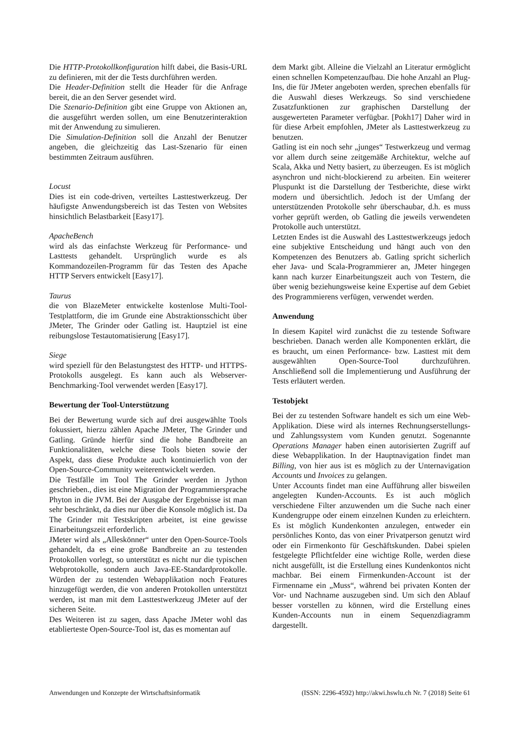Die HTTP-Protokollkonfiguration hilft dabei, die Basis-URL zu definieren, mit der die Tests durchführen werden.
Die Header-Definition stellt die Header für die Anfrage bereit, die an den Server gesendet wird.
Die Szenario-Definition gibt eine Gruppe von Aktionen an, die ausgeführt werden sollen, um eine Benutzerinteraktion mit der Anwendung zu simulieren.
Die Simulation-Definition soll die Anzahl der Benutzer angeben, die gleichzeitig das Last-Szenario für einen bestimmten Zeitraum ausführen.
Locust
Dies ist ein code-driven, verteiltes Lasttestwerkzeug. Der häufigste Anwendungsbereich ist das Testen von Websites hinsichtlich Belastbarkeit [Easy17].
ApacheBench
wird als das einfachste Werkzeug für Performance- und Lasttests gehandelt. Ursprünglich wurde es als Kommandozeilen-Programm für das Testen des Apache HTTP Servers entwickelt [Easy17].
Taurus
die von BlazeMeter entwickelte kostenlose Multi-Tool-Testplattform, die im Grunde eine Abstraktionsschicht über JMeter, The Grinder oder Gatling ist. Hauptziel ist eine reibungslose Testautomatisierung [Easy17].
Siege
wird speziell für den Belastungstest des HTTP- und HTTPS-Protokolls ausgelegt. Es kann auch als Webserver-Benchmarking-Tool verwendet werden [Easy17].
Bewertung der Tool-Unterstützung
Bei der Bewertung wurde sich auf drei ausgewählte Tools fokussiert, hierzu zählen Apache JMeter, The Grinder und Gatling. Gründe hierfür sind die hohe Bandbreite an Funktionalitäten, welche diese Tools bieten sowie der Aspekt, dass diese Produkte auch kontinuierlich von der Open-Source-Community weiterentwickelt werden.
Die Testfälle im Tool The Grinder werden in Jython geschrieben., dies ist eine Migration der Programmiersprache Phyton in die JVM. Bei der Ausgabe der Ergebnisse ist man sehr beschränkt, da dies nur über die Konsole möglich ist. Da The Grinder mit Testskripten arbeitet, ist eine gewisse Einarbeitungszeit erforderlich.
JMeter wird als „Alleskönner“ unter den Open-Source-Tools gehandelt, da es eine große Bandbreite an zu testenden Protokollen vorlegt, so unterstützt es nicht nur die typischen Webprotokolle, sondern auch Java-EE-Standardprotokolle. Würden der zu testenden Webapplikation noch Features hinzugefügt werden, die von anderen Protokollen unterstützt werden, ist man mit dem Lasttestwerkzeug JMeter auf der sicheren Seite.
Des Weiteren ist zu sagen, dass Apache JMeter wohl das etablierteste Open-Source-Tool ist, das es momentan auf
dem Markt gibt. Alleine die Vielzahl an Literatur ermöglicht einen schnellen Kompetenzaufbau. Die hohe Anzahl an Plug-Ins, die für JMeter angeboten werden, sprechen ebenfalls für die Auswahl dieses Werkzeugs. So sind verschiedene Zusatzfunktionen zur graphischen Darstellung der ausgewerteten Parameter verfügbar. [Pokh17] Daher wird in für diese Arbeit empfohlen, JMeter als Lasttestwerkzeug zu benutzen.
Gatling ist ein noch sehr „junges“ Testwerkzeug und vermag vor allem durch seine zeitgemäße Architektur, welche auf Scala, Akka und Netty basiert, zu überzeugen. Es ist möglich asynchron und nicht-blockierend zu arbeiten. Ein weiterer Pluspunkt ist die Darstellung der Testberichte, diese wirkt modern und übersichtlich. Jedoch ist der Umfang der unterstützenden Protokolle sehr überschaubar, d.h. es muss vorher geprüft werden, ob Gatling die jeweils verwendeten Protokolle auch unterstützt.
Letzten Endes ist die Auswahl des Lasttestwerkzeugs jedoch eine subjektive Entscheidung und hängt auch von den Kompetenzen des Benutzers ab. Gatling spricht sicherlich eher Java- und Scala-Programmierer an, JMeter hingegen kann nach kurzer Einarbeitungszeit auch von Testern, die über wenig beziehungsweise keine Expertise auf dem Gebiet des Programmierens verfügen, verwendet werden.
Anwendung
In diesem Kapitel wird zunächst die zu testende Software beschrieben. Danach werden alle Komponenten erklärt, die es braucht, um einen Performance- bzw. Lasttest mit dem ausgewählten Open-Source-Tool durchzuführen. Anschließend soll die Implementierung und Ausführung der Tests erläutert werden.
Testobjekt
Bei der zu testenden Software handelt es sich um eine Web-Applikation. Diese wird als internes Rechnungserstellungs- und Zahlungssystem vom Kunden genutzt. Sogenannte Operations Manager haben einen autorisierten Zugriff auf diese Webapplikation. In der Hauptnavigation findet man Billing, von hier aus ist es möglich zu der Unternavigation Accounts und Invoices zu gelangen.
Unter Accounts findet man eine Aufführung aller bisweilen angelegten Kunden-Accounts. Es ist auch möglich verschiedene Filter anzuwenden um die Suche nach einer Kundengruppe oder einem einzelnen Kunden zu erleichtern. Es ist möglich Kundenkonten anzulegen, entweder ein persönliches Konto, das von einer Privatperson genutzt wird oder ein Firmenkonto für Geschäftskunden. Dabei spielen festgelegte Pflichtfelder eine wichtige Rolle, werden diese nicht ausgefüllt, ist die Erstellung eines Kundenkontos nicht machbar. Bei einem Firmenkunden-Account ist der Firmenname ein „Muss“, während bei privaten Konten der Vor- und Nachname auszugeben sind. Um sich den Ablauf besser vorstellen zu können, wird die Erstellung eines Kunden-Accounts nun in einem Sequenzdiagramm dargestellt.
Anwendungen und Konzepte der Wirtschaftsinformatik (ISSN: 2296-4592) http://akwi.hswlu.ch Nr. 7 (2018) Seite 61